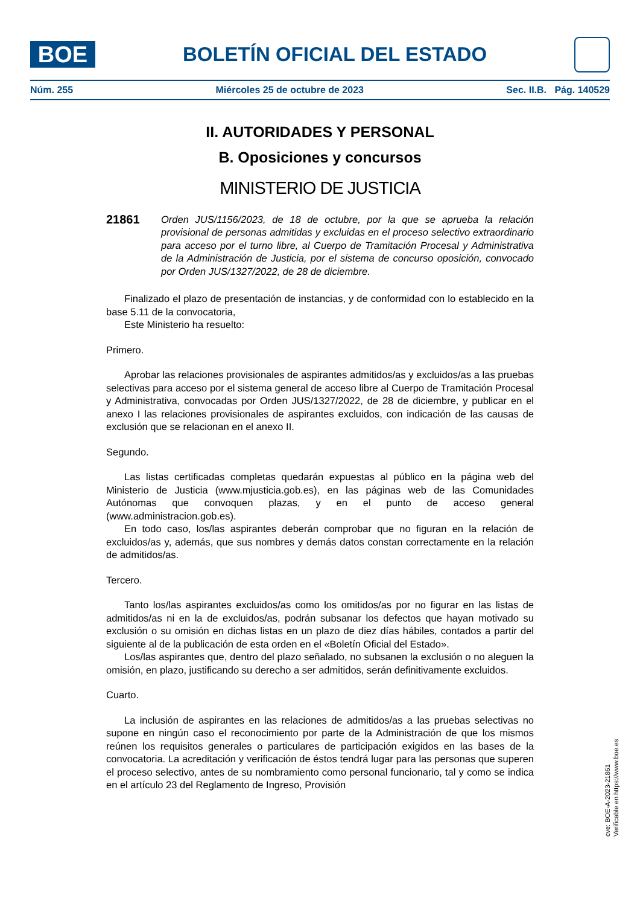BOE
BOLETÍN OFICIAL DEL ESTADO
Núm. 255 Miércoles 25 de octubre de 2023 Sec. II.B. Pág. 140529
II. AUTORIDADES Y PERSONAL
B. Oposiciones y concursos
MINISTERIO DE JUSTICIA
21861
Orden JUS/1156/2023, de 18 de octubre, por la que se aprueba la relación provisional de personas admitidas y excluidas en el proceso selectivo extraordinario para acceso por el turno libre, al Cuerpo de Tramitación Procesal y Administrativa de la Administración de Justicia, por el sistema de concurso oposición, convocado por Orden JUS/1327/2022, de 28 de diciembre.
Finalizado el plazo de presentación de instancias, y de conformidad con lo establecido en la base 5.11 de la convocatoria,
Este Ministerio ha resuelto:
Primero.
Aprobar las relaciones provisionales de aspirantes admitidos/as y excluidos/as a las pruebas selectivas para acceso por el sistema general de acceso libre al Cuerpo de Tramitación Procesal y Administrativa, convocadas por Orden JUS/1327/2022, de 28 de diciembre, y publicar en el anexo I las relaciones provisionales de aspirantes excluidos, con indicación de las causas de exclusión que se relacionan en el anexo II.
Segundo.
Las listas certificadas completas quedarán expuestas al público en la página web del Ministerio de Justicia (www.mjusticia.gob.es), en las páginas web de las Comunidades Autónomas que convoquen plazas, y en el punto de acceso general (www.administracion.gob.es).
En todo caso, los/las aspirantes deberán comprobar que no figuran en la relación de excluidos/as y, además, que sus nombres y demás datos constan correctamente en la relación de admitidos/as.
Tercero.
Tanto los/las aspirantes excluidos/as como los omitidos/as por no figurar en las listas de admitidos/as ni en la de excluidos/as, podrán subsanar los defectos que hayan motivado su exclusión o su omisión en dichas listas en un plazo de diez días hábiles, contados a partir del siguiente al de la publicación de esta orden en el «Boletín Oficial del Estado».
Los/las aspirantes que, dentro del plazo señalado, no subsanen la exclusión o no aleguen la omisión, en plazo, justificando su derecho a ser admitidos, serán definitivamente excluidos.
Cuarto.
La inclusión de aspirantes en las relaciones de admitidos/as a las pruebas selectivas no supone en ningún caso el reconocimiento por parte de la Administración de que los mismos reúnen los requisitos generales o particulares de participación exigidos en las bases de la convocatoria. La acreditación y verificación de éstos tendrá lugar para las personas que superen el proceso selectivo, antes de su nombramiento como personal funcionario, tal y como se indica en el artículo 23 del Reglamento de Ingreso, Provisión
cve: BOE-A-2023-21861
Verificable en https://www.boe.es